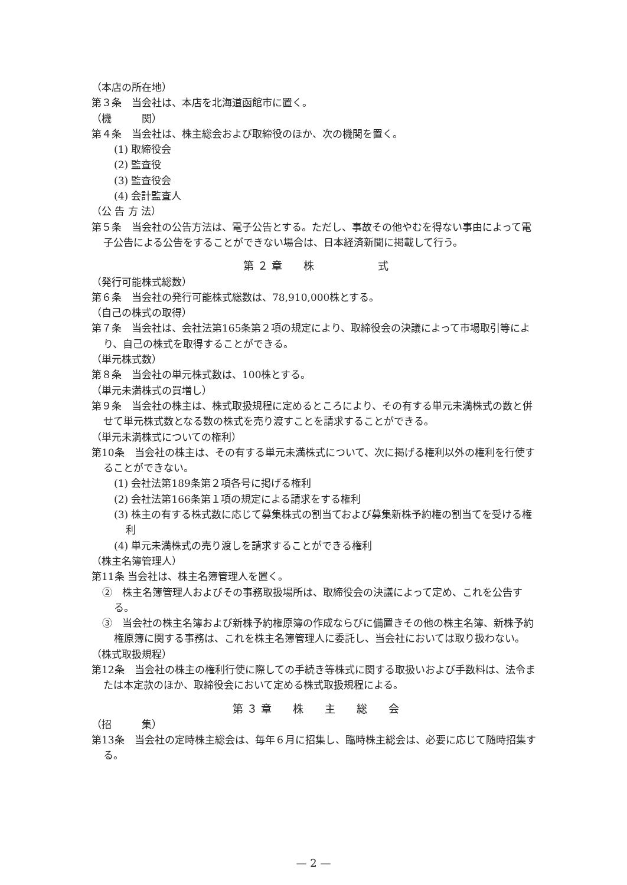（本店の所在地）
第３条　当会社は、本店を北海道函館市に置く。
（機　　　関）
第４条　当会社は、株主総会および取締役のほか、次の機関を置く。
(1) 取締役会
(2) 監査役
(3) 監査役会
(4) 会計監査人
（公 告 方 法）
第５条　当会社の公告方法は、電子公告とする。ただし、事故その他やむを得ない事由によって電子公告による公告をすることができない場合は、日本経済新聞に掲載して行う。
第 ２ 章　　株　　　　　　式
（発行可能株式総数）
第６条　当会社の発行可能株式総数は、78,910,000株とする。
（自己の株式の取得）
第７条　当会社は、会社法第165条第２項の規定により、取締役会の決議によって市場取引等により、自己の株式を取得することができる。
（単元株式数）
第８条　当会社の単元株式数は、100株とする。
（単元未満株式の買増し）
第９条　当会社の株主は、株式取扱規程に定めるところにより、その有する単元未満株式の数と併せて単元株式数となる数の株式を売り渡すことを請求することができる。
（単元未満株式についての権利）
第10条　当会社の株主は、その有する単元未満株式について、次に掲げる権利以外の権利を行使することができない。
(1) 会社法第189条第２項各号に掲げる権利
(2) 会社法第166条第１項の規定による請求をする権利
(3) 株主の有する株式数に応じて募集株式の割当ておよび募集新株予約権の割当てを受ける権利
(4) 単元未満株式の売り渡しを請求することができる権利
（株主名簿管理人）
第11条 当会社は、株主名簿管理人を置く。
②　株主名簿管理人およびその事務取扱場所は、取締役会の決議によって定め、これを公告する。
③　当会社の株主名簿および新株予約権原簿の作成ならびに備置きその他の株主名簿、新株予約権原簿に関する事務は、これを株主名簿管理人に委託し、当会社においては取り扱わない。
（株式取扱規程）
第12条　当会社の株主の権利行使に際しての手続き等株式に関する取扱いおよび手数料は、法令または本定款のほか、取締役会において定める株式取扱規程による。
第 ３ 章　　株　　主　　総　　会
（招　　　集）
第13条　当会社の定時株主総会は、毎年６月に招集し、臨時株主総会は、必要に応じて随時招集する。
— 2 —